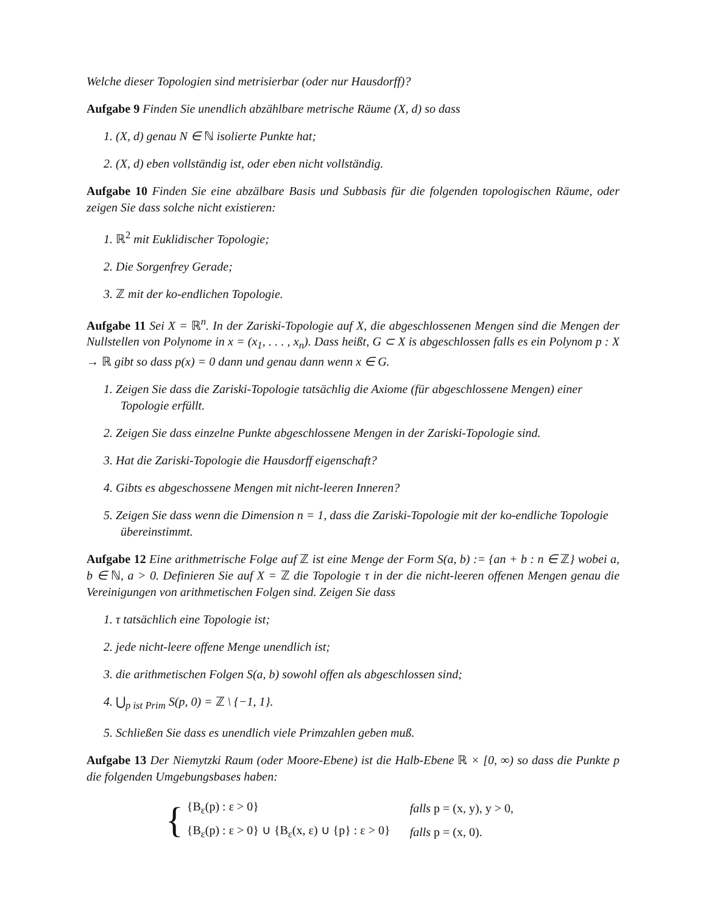Welche dieser Topologien sind metrisierbar (oder nur Hausdorff)?
Aufgabe 9 Finden Sie unendlich abzählbare metrische Räume (X, d) so dass
1. (X, d) genau N ∈ ℕ isolierte Punkte hat;
2. (X, d) eben vollständig ist, oder eben nicht vollständig.
Aufgabe 10 Finden Sie eine abzälbare Basis und Subbasis für die folgenden topologischen Räume, oder zeigen Sie dass solche nicht existieren:
1. ℝ<sup>2</sup> mit Euklidischer Topologie;
2. Die Sorgenfrey Gerade;
3. ℤ mit der ko-endlichen Topologie.
Aufgabe 11 Sei X = ℝ<sup>n</sup>. In der Zariski-Topologie auf X, die abgeschlossenen Mengen sind die Mengen der Nullstellen von Polynome in x = (x<sub>1</sub>, . . . , x<sub>n</sub>). Dass heißt, G ⊂ X is abgeschlossen falls es ein Polynom p : X → ℝ gibt so dass p(x) = 0 dann und genau dann wenn x ∈ G.
1. Zeigen Sie dass die Zariski-Topologie tatsächlig die Axiome (für abgeschlossene Mengen) einer Topologie erfüllt.
2. Zeigen Sie dass einzelne Punkte abgeschlossene Mengen in der Zariski-Topologie sind.
3. Hat die Zariski-Topologie die Hausdorff eigenschaft?
4. Gibts es abgeschossene Mengen mit nicht-leeren Inneren?
5. Zeigen Sie dass wenn die Dimension n = 1, dass die Zariski-Topologie mit der ko-endliche Topologie übereinstimmt.
Aufgabe 12 Eine arithmetrische Folge auf ℤ ist eine Menge der Form S(a, b) := {an + b : n ∈ ℤ} wobei a, b ∈ ℕ, a > 0. Definieren Sie auf X = ℤ die Topologie τ in der die nicht-leeren offenen Mengen genau die Vereinigungen von arithmetischen Folgen sind. Zeigen Sie dass
1. τ tatsächlich eine Topologie ist;
2. jede nicht-leere offene Menge unendlich ist;
3. die arithmetischen Folgen S(a, b) sowohl offen als abgeschlossen sind;
4. ⋃<sub>p ist Prim</sub> S(p, 0) = ℤ \ {−1, 1}.
5. Schließen Sie dass es unendlich viele Primzahlen geben muß.
Aufgabe 13 Der Niemytzki Raum (oder Moore-Ebene) ist die Halb-Ebene ℝ × [0, ∞) so dass die Punkte p die folgenden Umgebungsbases haben:
{
| {B<sub>ε</sub>(p) : ε > 0} | falls p = (x, y), y > 0, |
| {B<sub>ε</sub>(p) : ε > 0} ∪ {B<sub>ε</sub>(x, ε) ∪ {p} : ε > 0} | falls p = (x, 0). |